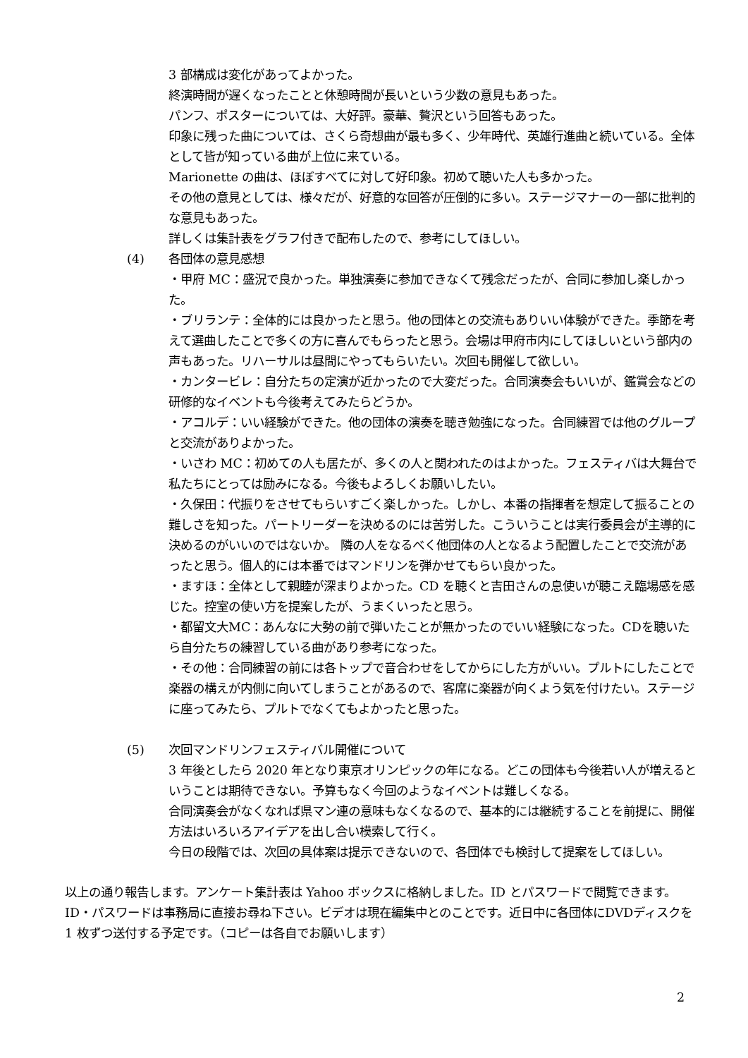3 部構成は変化があってよかった。
終演時間が遅くなったことと休憩時間が長いという少数の意見もあった。
パンフ、ポスターについては、大好評。豪華、贅沢という回答もあった。
印象に残った曲については、さくら奇想曲が最も多く、少年時代、英雄行進曲と続いている。全体として皆が知っている曲が上位に来ている。
Marionette の曲は、ほぼすべてに対して好印象。初めて聴いた人も多かった。
その他の意見としては、様々だが、好意的な回答が圧倒的に多い。ステージマナーの一部に批判的な意見もあった。
詳しくは集計表をグラフ付きで配布したので、参考にしてほしい。
(4) 各団体の意見感想
・甲府 MC：盛況で良かった。単独演奏に参加できなくて残念だったが、合同に参加し楽しかった。
・ブリランテ：全体的には良かったと思う。他の団体との交流もありいい体験ができた。季節を考えて選曲したことで多くの方に喜んでもらったと思う。会場は甲府市内にしてほしいという部内の声もあった。リハーサルは昼間にやってもらいたい。次回も開催して欲しい。
・カンタービレ：自分たちの定演が近かったので大変だった。合同演奏会もいいが、鑑賞会などの研修的なイベントも今後考えてみたらどうか。
・アコルデ：いい経験ができた。他の団体の演奏を聴き勉強になった。合同練習では他のグループと交流がありよかった。
・いさわ MC：初めての人も居たが、多くの人と関われたのはよかった。フェスティバは大舞台で私たちにとっては励みになる。今後もよろしくお願いしたい。
・久保田：代振りをさせてもらいすごく楽しかった。しかし、本番の指揮者を想定して振ることの難しさを知った。パートリーダーを決めるのには苦労した。こういうことは実行委員会が主導的に決めるのがいいのではないか。 隣の人をなるべく他団体の人となるよう配置したことで交流があったと思う。個人的には本番ではマンドリンを弾かせてもらい良かった。
・ますほ：全体として親睦が深まりよかった。CD を聴くと吉田さんの息使いが聴こえ臨場感を感じた。控室の使い方を提案したが、うまくいったと思う。
・都留文大MC：あんなに大勢の前で弾いたことが無かったのでいい経験になった。CDを聴いたら自分たちの練習している曲があり参考になった。
・その他：合同練習の前には各トップで音合わせをしてからにした方がいい。プルトにしたことで楽器の構えが内側に向いてしまうことがあるので、客席に楽器が向くよう気を付けたい。ステージに座ってみたら、プルトでなくてもよかったと思った。
(5) 次回マンドリンフェスティバル開催について
3 年後としたら 2020 年となり東京オリンピックの年になる。どこの団体も今後若い人が増えるということは期待できない。予算もなく今回のようなイベントは難しくなる。
合同演奏会がなくなれば県マン連の意味もなくなるので、基本的には継続することを前提に、開催方法はいろいろアイデアを出し合い模索して行く。
今日の段階では、次回の具体案は提示できないので、各団体でも検討して提案をしてほしい。
以上の通り報告します。アンケート集計表は Yahoo ボックスに格納しました。ID とパスワードで閲覧できます。ID・パスワードは事務局に直接お尋ね下さい。ビデオは現在編集中とのことです。近日中に各団体にDVDディスクを 1 枚ずつ送付する予定です。（コピーは各自でお願いします）
2